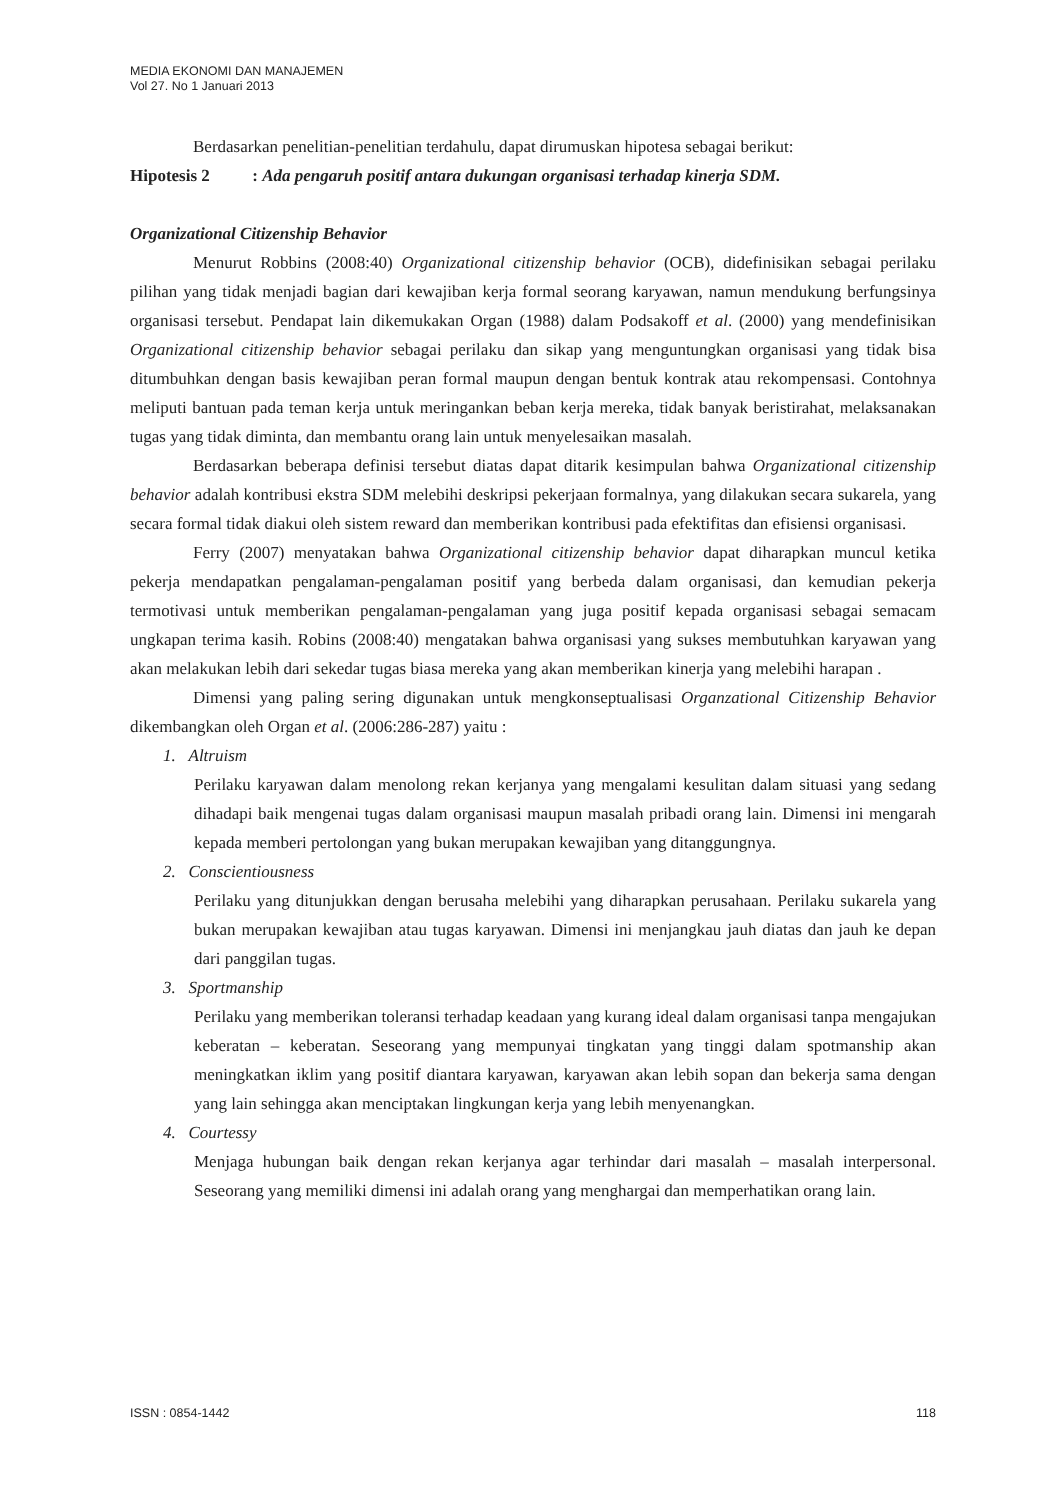MEDIA EKONOMI DAN MANAJEMEN
Vol 27. No 1 Januari 2013
Berdasarkan penelitian-penelitian terdahulu, dapat dirumuskan hipotesa sebagai berikut:
Hipotesis 2 : Ada pengaruh positif antara dukungan organisasi terhadap kinerja SDM.
Organizational Citizenship Behavior
Menurut Robbins (2008:40) Organizational citizenship behavior (OCB), didefinisikan sebagai perilaku pilihan yang tidak menjadi bagian dari kewajiban kerja formal seorang karyawan, namun mendukung berfungsinya organisasi tersebut. Pendapat lain dikemukakan Organ (1988) dalam Podsakoff et al. (2000) yang mendefinisikan Organizational citizenship behavior sebagai perilaku dan sikap yang menguntungkan organisasi yang tidak bisa ditumbuhkan dengan basis kewajiban peran formal maupun dengan bentuk kontrak atau rekompensasi. Contohnya meliputi bantuan pada teman kerja untuk meringankan beban kerja mereka, tidak banyak beristirahat, melaksanakan tugas yang tidak diminta, dan membantu orang lain untuk menyelesaikan masalah.
Berdasarkan beberapa definisi tersebut diatas dapat ditarik kesimpulan bahwa Organizational citizenship behavior adalah kontribusi ekstra SDM melebihi deskripsi pekerjaan formalnya, yang dilakukan secara sukarela, yang secara formal tidak diakui oleh sistem reward dan memberikan kontribusi pada efektifitas dan efisiensi organisasi.
Ferry (2007) menyatakan bahwa Organizational citizenship behavior dapat diharapkan muncul ketika pekerja mendapatkan pengalaman-pengalaman positif yang berbeda dalam organisasi, dan kemudian pekerja termotivasi untuk memberikan pengalaman-pengalaman yang juga positif kepada organisasi sebagai semacam ungkapan terima kasih. Robins (2008:40) mengatakan bahwa organisasi yang sukses membutuhkan karyawan yang akan melakukan lebih dari sekedar tugas biasa mereka yang akan memberikan kinerja yang melebihi harapan .
Dimensi yang paling sering digunakan untuk mengkonseptualisasi Organzational Citizenship Behavior dikembangkan oleh Organ et al. (2006:286-287) yaitu :
1. Altruism
Perilaku karyawan dalam menolong rekan kerjanya yang mengalami kesulitan dalam situasi yang sedang dihadapi baik mengenai tugas dalam organisasi maupun masalah pribadi orang lain. Dimensi ini mengarah kepada memberi pertolongan yang bukan merupakan kewajiban yang ditanggungnya.
2. Conscientiousness
Perilaku yang ditunjukkan dengan berusaha melebihi yang diharapkan perusahaan. Perilaku sukarela yang bukan merupakan kewajiban atau tugas karyawan. Dimensi ini menjangkau jauh diatas dan jauh ke depan dari panggilan tugas.
3. Sportmanship
Perilaku yang memberikan toleransi terhadap keadaan yang kurang ideal dalam organisasi tanpa mengajukan keberatan – keberatan. Seseorang yang mempunyai tingkatan yang tinggi dalam spotmanship akan meningkatkan iklim yang positif diantara karyawan, karyawan akan lebih sopan dan bekerja sama dengan yang lain sehingga akan menciptakan lingkungan kerja yang lebih menyenangkan.
4. Courtessy
Menjaga hubungan baik dengan rekan kerjanya agar terhindar dari masalah – masalah interpersonal. Seseorang yang memiliki dimensi ini adalah orang yang menghargai dan memperhatikan orang lain.
ISSN : 0854-1442 118